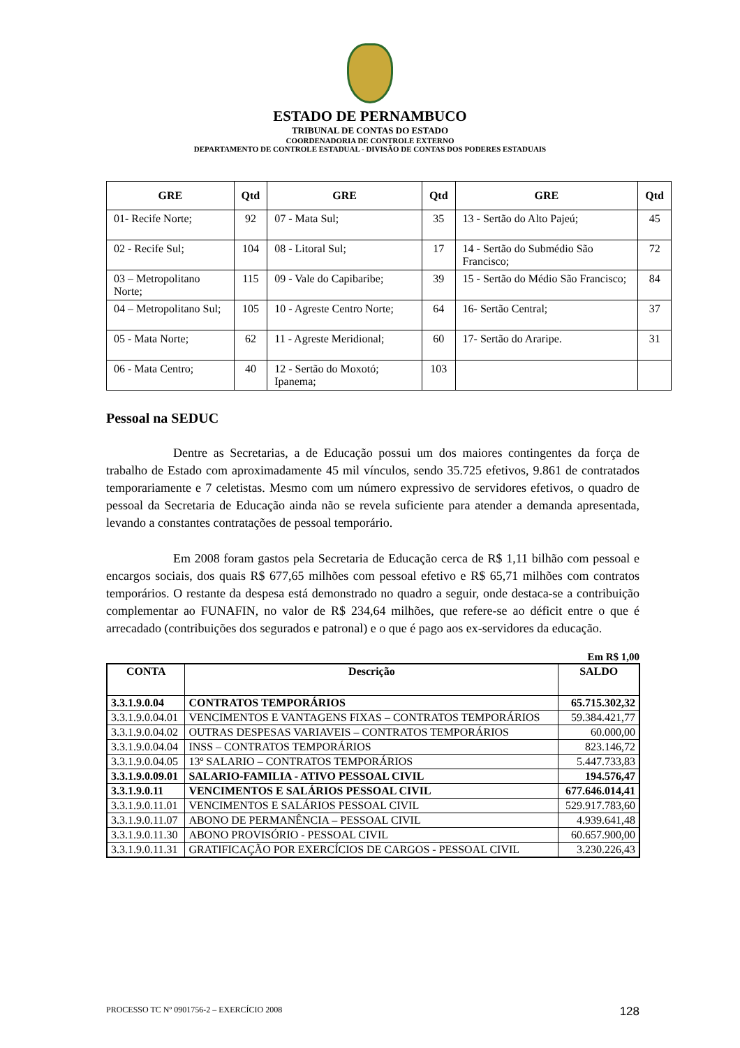ESTADO DE PERNAMBUCO
TRIBUNAL DE CONTAS DO ESTADO
COORDENADORIA DE CONTROLE EXTERNO
DEPARTAMENTO DE CONTROLE ESTADUAL - DIVISÃO DE CONTAS DOS PODERES ESTADUAIS
| GRE | Qtd | GRE | Qtd | GRE | Qtd |
| --- | --- | --- | --- | --- | --- |
| 01- Recife Norte; | 92 | 07 - Mata Sul; | 35 | 13 - Sertão do Alto Pajeú; | 45 |
| 02 - Recife Sul; | 104 | 08 - Litoral Sul; | 17 | 14 - Sertão do Submédio São Francisco; | 72 |
| 03 – Metropolitano Norte; | 115 | 09 - Vale do Capibaribe; | 39 | 15 - Sertão do Médio São Francisco; | 84 |
| 04 – Metropolitano Sul; | 105 | 10 - Agreste Centro Norte; | 64 | 16- Sertão Central; | 37 |
| 05 - Mata Norte; | 62 | 11 - Agreste Meridional; | 60 | 17- Sertão do Araripe. | 31 |
| 06 - Mata Centro; | 40 | 12 - Sertão do Moxotó; Ipanema; | 103 | | |
Pessoal na SEDUC
Dentre as Secretarias, a de Educação possui um dos maiores contingentes da força de trabalho de Estado com aproximadamente 45 mil vínculos, sendo 35.725 efetivos, 9.861 de contratados temporariamente e 7 celetistas. Mesmo com um número expressivo de servidores efetivos, o quadro de pessoal da Secretaria de Educação ainda não se revela suficiente para atender a demanda apresentada, levando a constantes contratações de pessoal temporário.
Em 2008 foram gastos pela Secretaria de Educação cerca de R$ 1,11 bilhão com pessoal e encargos sociais, dos quais R$ 677,65 milhões com pessoal efetivo e R$ 65,71 milhões com contratos temporários. O restante da despesa está demonstrado no quadro a seguir, onde destaca-se a contribuição complementar ao FUNAFIN, no valor de R$ 234,64 milhões, que refere-se ao déficit entre o que é arrecadado (contribuições dos segurados e patronal) e o que é pago aos ex-servidores da educação.
Em R$ 1,00
| CONTA | Descrição | SALDO |
| --- | --- | --- |
| 3.3.1.9.0.04 | CONTRATOS TEMPORÁRIOS | 65.715.302,32 |
| 3.3.1.9.0.04.01 | VENCIMENTOS E VANTAGENS FIXAS – CONTRATOS TEMPORÁRIOS | 59.384.421,77 |
| 3.3.1.9.0.04.02 | OUTRAS DESPESAS VARIAVEIS – CONTRATOS TEMPORÁRIOS | 60.000,00 |
| 3.3.1.9.0.04.04 | INSS – CONTRATOS TEMPORÁRIOS | 823.146,72 |
| 3.3.1.9.0.04.05 | 13º SALARIO – CONTRATOS TEMPORÁRIOS | 5.447.733,83 |
| 3.3.1.9.0.09.01 | SALARIO-FAMILIA - ATIVO PESSOAL CIVIL | 194.576,47 |
| 3.3.1.9.0.11 | VENCIMENTOS E SALÁRIOS PESSOAL CIVIL | 677.646.014,41 |
| 3.3.1.9.0.11.01 | VENCIMENTOS E SALÁRIOS PESSOAL CIVIL | 529.917.783,60 |
| 3.3.1.9.0.11.07 | ABONO DE PERMANÊNCIA – PESSOAL CIVIL | 4.939.641,48 |
| 3.3.1.9.0.11.30 | ABONO PROVISÓRIO - PESSOAL CIVIL | 60.657.900,00 |
| 3.3.1.9.0.11.31 | GRATIFICAÇÃO POR EXERCÍCIOS DE CARGOS - PESSOAL CIVIL | 3.230.226,43 |
PROCESSO TC Nº 0901756-2 – EXERCÍCIO 2008 128